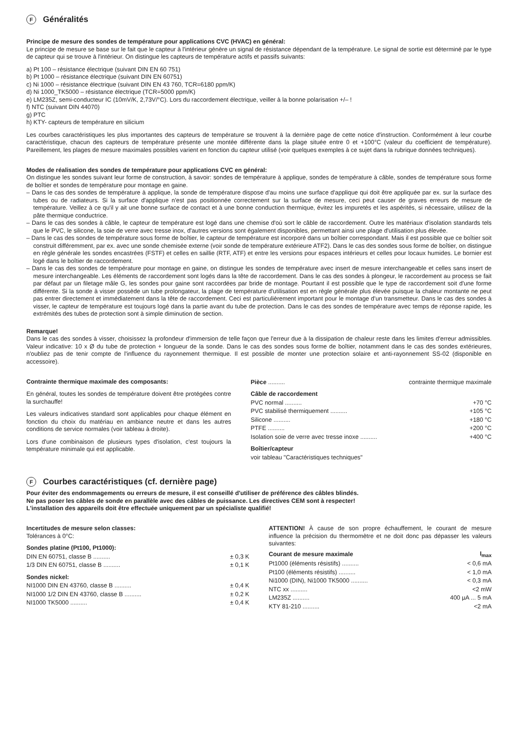F Généralités
Principe de mesure des sondes de température pour applications CVC (HVAC) en général:
Le principe de mesure se base sur le fait que le capteur à l'intérieur génère un signal de résistance dépendant de la température. Le signal de sortie est déterminé par le type de capteur qui se trouve à l'intérieur. On distingue les capteurs de température actifs et passifs suivants:
a) Pt 100 – résistance électrique (suivant DIN EN 60 751)
b) Pt 1000 – résistance électrique (suivant DIN EN 60751)
c) Ni 1000 – résistance électrique (suivant DIN EN 43 760, TCR=6180 ppm/K)
d) Ni 1000_TK5000 – résistance électrique (TCR=5000 ppm/K)
e) LM235Z, semi-conducteur IC (10mV/K, 2,73V/°C). Lors du raccordement électrique, veiller à la bonne polarisation +/– !
f) NTC (suivant DIN 44070)
g) PTC
h) KTY- capteurs de température en silicium
Les courbes caractéristiques les plus importantes des capteurs de température se trouvent à la dernière page de cette notice d'instruction. Conformément à leur courbe caractéristique, chacun des capteurs de température présente une montée différente dans la plage située entre 0 et +100°C (valeur du coefficient de température). Pareillement, les plages de mesure maximales possibles varient en fonction du capteur utilisé (voir quelques exemples à ce sujet dans la rubrique données techniques).
Modes de réalisation des sondes de température pour applications CVC en général:
On distingue les sondes suivant leur forme de construction, à savoir: sondes de température à applique, sondes de température à câble, sondes de température sous forme de boîtier et sondes de température pour montage en gaine.
– Dans le cas des sondes de température à applique, la sonde de température dispose d'au moins une surface d'applique qui doit être appliquée par ex. sur la surface des tubes ou de radiateurs. Si la surface d'applique n'est pas positionnée correctement sur la surface de mesure, ceci peut causer de graves erreurs de mesure de température. Veillez à ce qu'il y ait une bonne surface de contact et à une bonne conduction thermique, évitez les impuretés et les aspérités, si nécessaire, utilisez de la pâte thermique conductrice.
– Dans le cas des sondes à câble, le capteur de température est logé dans une chemise d'où sort le câble de raccordement. Outre les matériaux d'isolation standards tels que le PVC, le silicone, la soie de verre avec tresse inox, d'autres versions sont également disponibles, permettant ainsi une plage d'utilisation plus élevée.
– Dans le cas des sondes de température sous forme de boîtier, le capteur de température est incorporé dans un boîtier correspondant. Mais il est possible que ce boîtier soit construit différemment, par ex. avec une sonde chemisée externe (voir sonde de température extérieure ATF2). Dans le cas des sondes sous forme de boîtier, on distingue en règle générale les sondes encastrées (FSTF) et celles en saillie (RTF, ATF) et entre les versions pour espaces intérieurs et celles pour locaux humides. Le bornier est logé dans le boîtier de raccordement.
– Dans le cas des sondes de température pour montage en gaine, on distingue les sondes de température avec insert de mesure interchangeable et celles sans insert de mesure interchangeable. Les éléments de raccordement sont logés dans la tête de raccordement. Dans le cas des sondes à plongeur, le raccordement au process se fait par défaut par un filetage mâle G, les sondes pour gaine sont raccordées par bride de montage. Pourtant il est possible que le type de raccordement soit d'une forme différente. Si la sonde à visser possède un tube prolongateur, la plage de température d'utilisation est en règle générale plus élevée puisque la chaleur montante ne peut pas entrer directement et immédiatement dans la tête de raccordement. Ceci est particulièrement important pour le montage d'un transmetteur. Dans le cas des sondes à visser, le capteur de température est toujours logé dans la partie avant du tube de protection. Dans le cas des sondes de température avec temps de réponse rapide, les extrémités des tubes de protection sont à simple diminution de section.
Remarque!
Dans le cas des sondes à visser, choisissez la profondeur d'immersion de telle façon que l'erreur due à la dissipation de chaleur reste dans les limites d'erreur admissibles. Valeur indicative: 10 x Ø du tube de protection + longueur de la sonde. Dans le cas des sondes sous forme de boîtier, notamment dans le cas des sondes extérieures, n'oubliez pas de tenir compte de l'influence du rayonnement thermique. Il est possible de monter une protection solaire et anti-rayonnement SS-02 (disponible en accessoire).
Contrainte thermique maximale des composants:
En général, toutes les sondes de température doivent être protégées contre la surchauffe!
Les valeurs indicatives standard sont applicables pour chaque élément en fonction du choix du matériau en ambiance neutre et dans les autres conditions de service normales (voir tableau à droite).
Lors d'une combinaison de plusieurs types d'isolation, c'est toujours la température minimale qui est applicable.
| Pièce .......... | contrainte thermique maximale |
| Câble de raccordement | |
| PVC normal .......... | +70 °C |
| PVC stabilisé thermiquement .......... | +105 °C |
| Silicone .......... | +180 °C |
| PTFE .......... | +200 °C |
| Isolation soie de verre avec tresse inoxe .......... | +400 °C |
| Boîtier/capteur | |
| voir tableau "Caractéristiques techniques" | |
F Courbes caractéristiques (cf. dernière page)
Pour éviter des endommagements ou erreurs de mesure, il est conseillé d'utiliser de préférence des câbles blindés.
Ne pas poser les câbles de sonde en parallèle avec des câbles de puissance. Les directives CEM sont à respecter!
L'installation des appareils doit être effectuée uniquement par un spécialiste qualifié!
Incertitudes de mesure selon classes:
Tolérances à 0°C:
| Sondes platine (Pt100, Pt1000): | |
| DIN EN 60751, classe B .......... | ± 0,3 K |
| 1/3 DIN EN 60751, classe B .......... | ± 0,1 K |
| Sondes nickel: | |
| NI1000 DIN EN 43760, classe B .......... | ± 0,4 K |
| NI1000 1/2 DIN EN 43760, classe B .......... | ± 0,2 K |
| NI1000 TK5000 .......... | ± 0,4 K |
ATTENTION! À cause de son propre échauffement, le courant de mesure influence la précision du thermomètre et ne doit donc pas dépasser les valeurs suivantes:
| Courant de mesure maximale | I<sub>max</sub> |
| Pt1000 (éléments résistifs) .......... | < 0,6 mA |
| Pt100 (éléments résistifs) .......... | < 1,0 mA |
| Ni1000 (DIN), Ni1000 TK5000 .......... | < 0,3 mA |
| NTC xx .......... | <2 mW |
| LM235Z .......... | 400 µA ... 5 mA |
| KTY 81-210 .......... | <2 mA |